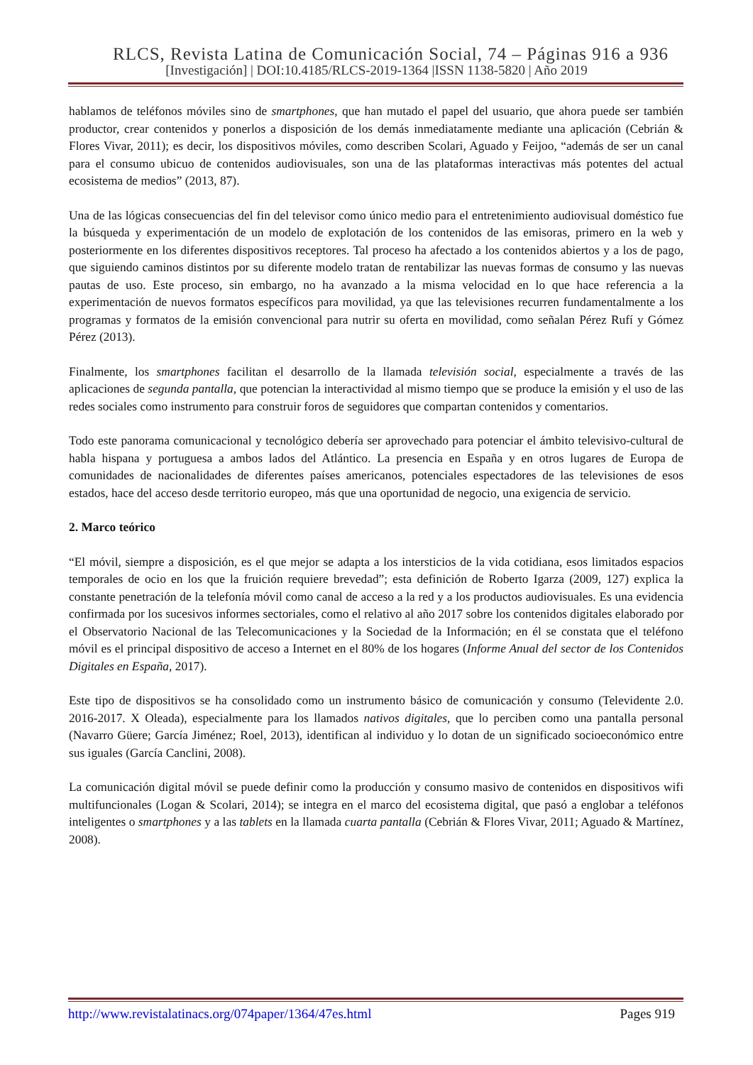RLCS, Revista Latina de Comunicación Social, 74 – Páginas 916 a 936
[Investigación] | DOI:10.4185/RLCS-2019-1364 |ISSN 1138-5820 | Año 2019
hablamos de teléfonos móviles sino de smartphones, que han mutado el papel del usuario, que ahora puede ser también productor, crear contenidos y ponerlos a disposición de los demás inmediatamente mediante una aplicación (Cebrián & Flores Vivar, 2011); es decir, los dispositivos móviles, como describen Scolari, Aguado y Feijoo, “además de ser un canal para el consumo ubicuo de contenidos audiovisuales, son una de las plataformas interactivas más potentes del actual ecosistema de medios” (2013, 87).
Una de las lógicas consecuencias del fin del televisor como único medio para el entretenimiento audiovisual doméstico fue la búsqueda y experimentación de un modelo de explotación de los contenidos de las emisoras, primero en la web y posteriormente en los diferentes dispositivos receptores. Tal proceso ha afectado a los contenidos abiertos y a los de pago, que siguiendo caminos distintos por su diferente modelo tratan de rentabilizar las nuevas formas de consumo y las nuevas pautas de uso. Este proceso, sin embargo, no ha avanzado a la misma velocidad en lo que hace referencia a la experimentación de nuevos formatos específicos para movilidad, ya que las televisiones recurren fundamentalmente a los programas y formatos de la emisión convencional para nutrir su oferta en movilidad, como señalan Pérez Rufí y Gómez Pérez (2013).
Finalmente, los smartphones facilitan el desarrollo de la llamada televisión social, especialmente a través de las aplicaciones de segunda pantalla, que potencian la interactividad al mismo tiempo que se produce la emisión y el uso de las redes sociales como instrumento para construir foros de seguidores que compartan contenidos y comentarios.
Todo este panorama comunicacional y tecnológico debería ser aprovechado para potenciar el ámbito televisivo-cultural de habla hispana y portuguesa a ambos lados del Atlántico. La presencia en España y en otros lugares de Europa de comunidades de nacionalidades de diferentes países americanos, potenciales espectadores de las televisiones de esos estados, hace del acceso desde territorio europeo, más que una oportunidad de negocio, una exigencia de servicio.
2. Marco teórico
“El móvil, siempre a disposición, es el que mejor se adapta a los intersticios de la vida cotidiana, esos limitados espacios temporales de ocio en los que la fruición requiere brevedad”; esta definición de Roberto Igarza (2009, 127) explica la constante penetración de la telefonía móvil como canal de acceso a la red y a los productos audiovisuales. Es una evidencia confirmada por los sucesivos informes sectoriales, como el relativo al año 2017 sobre los contenidos digitales elaborado por el Observatorio Nacional de las Telecomunicaciones y la Sociedad de la Información; en él se constata que el teléfono móvil es el principal dispositivo de acceso a Internet en el 80% de los hogares (Informe Anual del sector de los Contenidos Digitales en España, 2017).
Este tipo de dispositivos se ha consolidado como un instrumento básico de comunicación y consumo (Televidente 2.0. 2016-2017. X Oleada), especialmente para los llamados nativos digitales, que lo perciben como una pantalla personal (Navarro Güere; García Jiménez; Roel, 2013), identifican al individuo y lo dotan de un significado socioeconómico entre sus iguales (García Canclini, 2008).
La comunicación digital móvil se puede definir como la producción y consumo masivo de contenidos en dispositivos wifi multifuncionales (Logan & Scolari, 2014); se integra en el marco del ecosistema digital, que pasó a englobar a teléfonos inteligentes o smartphones y a las tablets en la llamada cuarta pantalla (Cebrián & Flores Vivar, 2011; Aguado & Martínez, 2008).
http://www.revistalatinacs.org/074paper/1364/47es.html Pages 919